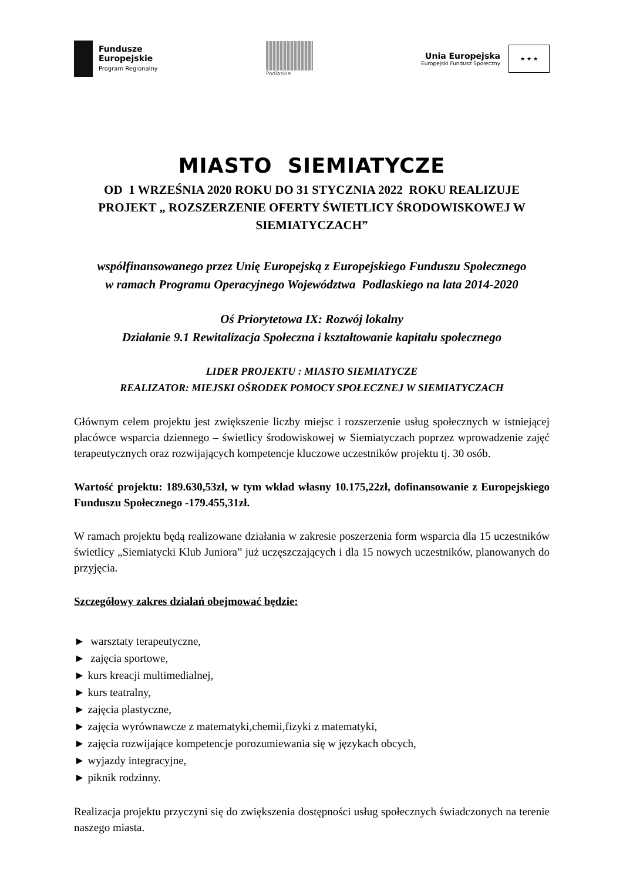Fundusze
Europejskie
Program Regionalny
Podlaskie
Unia Europejska
Europejski Fundusz Społeczny
★ ★ ★
MIASTO SIEMIATYCZE
OD 1 WRZEŚNIA 2020 ROKU DO 31 STYCZNIA 2022 ROKU REALIZUJE PROJEKT „ ROZSZERZENIE OFERTY ŚWIETLICY ŚRODOWISKOWEJ W SIEMIATYCZACH”
współfinansowanego przez Unię Europejską z Europejskiego Funduszu Społecznego
w ramach Programu Operacyjnego Województwa Podlaskiego na lata 2014-2020
Oś Priorytetowa IX: Rozwój lokalny
Działanie 9.1 Rewitalizacja Społeczna i kształtowanie kapitału społecznego
LIDER PROJEKTU : MIASTO SIEMIATYCZE
REALIZATOR: MIEJSKI OŚRODEK POMOCY SPOŁECZNEJ W SIEMIATYCZACH
Głównym celem projektu jest zwiększenie liczby miejsc i rozszerzenie usług społecznych w istniejącej placówce wsparcia dziennego – świetlicy środowiskowej w Siemiatyczach poprzez wprowadzenie zajęć terapeutycznych oraz rozwijających kompetencje kluczowe uczestników projektu tj. 30 osób.
Wartość projektu: 189.630,53zł, w tym wkład własny 10.175,22zł, dofinansowanie z Europejskiego Funduszu Społecznego -179.455,31zł.
W ramach projektu będą realizowane działania w zakresie poszerzenia form wsparcia dla 15 uczestników świetlicy „Siemiatycki Klub Juniora” już uczęszczających i dla 15 nowych uczestników, planowanych do przyjęcia.
Szczegółowy zakres działań obejmować będzie:
► warsztaty terapeutyczne,
► zajęcia sportowe,
► kurs kreacji multimedialnej,
► kurs teatralny,
► zajęcia plastyczne,
► zajęcia wyrównawcze z matematyki,chemii,fizyki z matematyki,
► zajęcia rozwijające kompetencje porozumiewania się w językach obcych,
► wyjazdy integracyjne,
► piknik rodzinny.
Realizacja projektu przyczyni się do zwiększenia dostępności usług społecznych świadczonych na terenie naszego miasta.